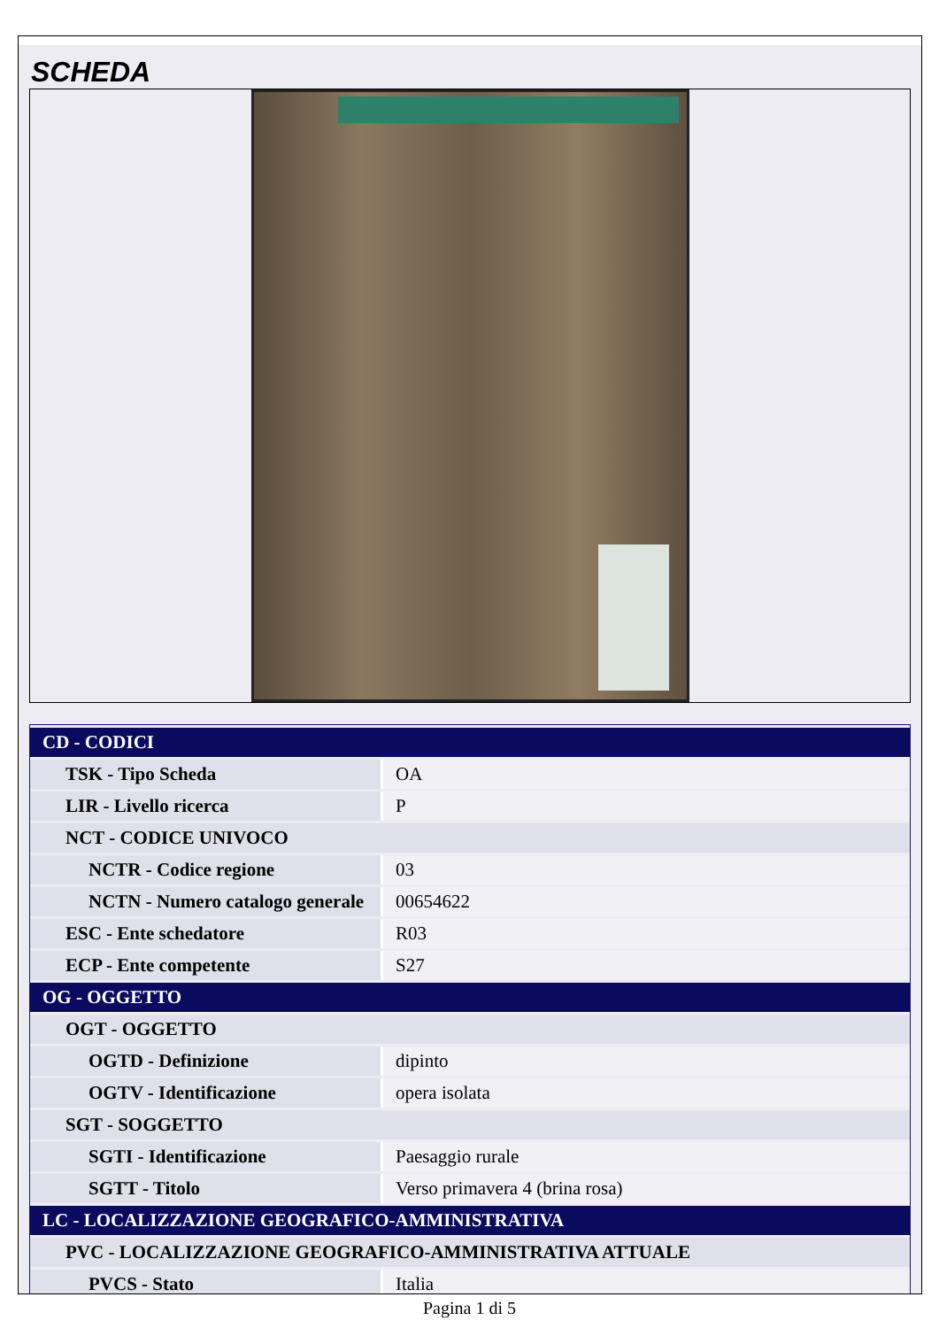SCHEDA
| CD - CODICI | |
| TSK - Tipo Scheda | OA |
| LIR - Livello ricerca | P |
| NCT - CODICE UNIVOCO | |
| NCTR - Codice regione | 03 |
| NCTN - Numero catalogo generale | 00654622 |
| ESC - Ente schedatore | R03 |
| ECP - Ente competente | S27 |
| OG - OGGETTO | |
| OGT - OGGETTO | |
| OGTD - Definizione | dipinto |
| OGTV - Identificazione | opera isolata |
| SGT - SOGGETTO | |
| SGTI - Identificazione | Paesaggio rurale |
| SGTT - Titolo | Verso primavera 4 (brina rosa) |
| LC - LOCALIZZAZIONE GEOGRAFICO-AMMINISTRATIVA | |
| PVC - LOCALIZZAZIONE GEOGRAFICO-AMMINISTRATIVA ATTUALE | |
| PVCS - Stato | Italia |
Pagina 1 di 5